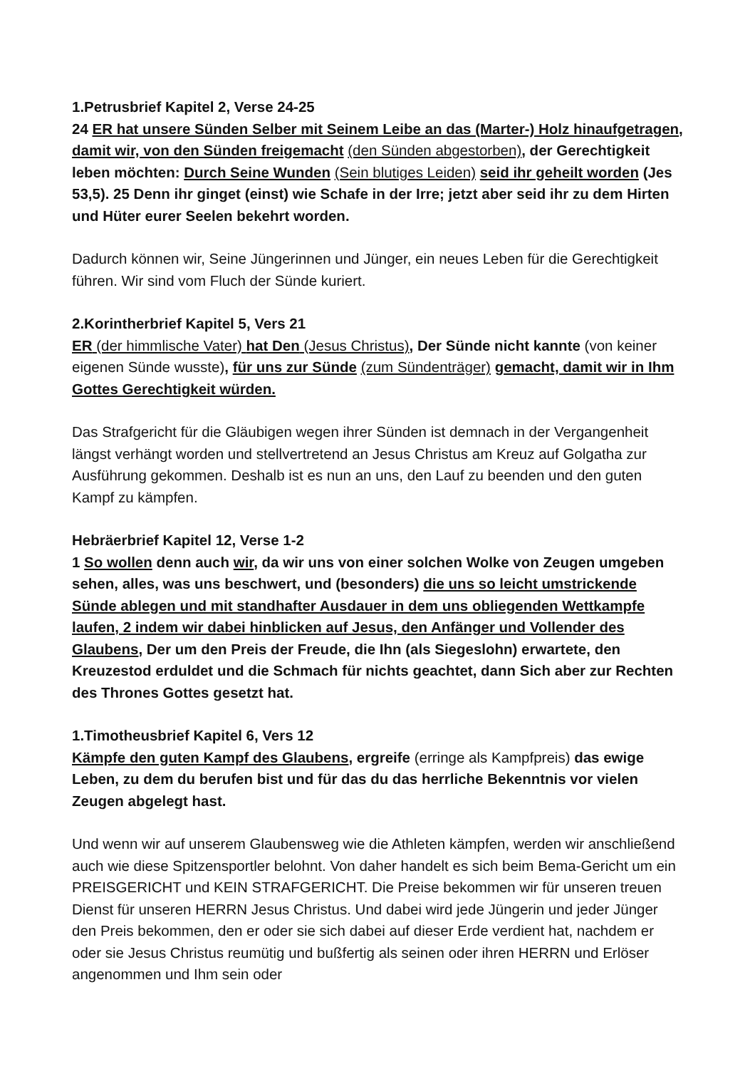1.Petrusbrief Kapitel 2, Verse 24-25
24 ER hat unsere Sünden Selber mit Seinem Leibe an das (Marter-) Holz hinaufgetragen, damit wir, von den Sünden freigemacht (den Sünden abgestorben), der Gerechtigkeit leben möchten: Durch Seine Wunden (Sein blutiges Leiden) seid ihr geheilt worden (Jes 53,5). 25 Denn ihr ginget (einst) wie Schafe in der Irre; jetzt aber seid ihr zu dem Hirten und Hüter eurer Seelen bekehrt worden.
Dadurch können wir, Seine Jüngerinnen und Jünger, ein neues Leben für die Gerechtigkeit führen. Wir sind vom Fluch der Sünde kuriert.
2.Korintherbrief Kapitel 5, Vers 21
ER (der himmlische Vater) hat Den (Jesus Christus), Der Sünde nicht kannte (von keiner eigenen Sünde wusste), für uns zur Sünde (zum Sündenträger) gemacht, damit wir in Ihm Gottes Gerechtigkeit würden.
Das Strafgericht für die Gläubigen wegen ihrer Sünden ist demnach in der Vergangenheit längst verhängt worden und stellvertretend an Jesus Christus am Kreuz auf Golgatha zur Ausführung gekommen. Deshalb ist es nun an uns, den Lauf zu beenden und den guten Kampf zu kämpfen.
Hebräerbrief Kapitel 12, Verse 1-2
1 So wollen denn auch wir, da wir uns von einer solchen Wolke von Zeugen umgeben sehen, alles, was uns beschwert, und (besonders) die uns so leicht umstrickende Sünde ablegen und mit standhafter Ausdauer in dem uns obliegenden Wettkampfe laufen, 2 indem wir dabei hinblicken auf Jesus, den Anfänger und Vollender des Glaubens, Der um den Preis der Freude, die Ihn (als Siegeslohn) erwartete, den Kreuzestod erduldet und die Schmach für nichts geachtet, dann Sich aber zur Rechten des Thrones Gottes gesetzt hat.
1.Timotheusbrief Kapitel 6, Vers 12
Kämpfe den guten Kampf des Glaubens, ergreife (erringe als Kampfpreis) das ewige Leben, zu dem du berufen bist und für das du das herrliche Bekenntnis vor vielen Zeugen abgelegt hast.
Und wenn wir auf unserem Glaubensweg wie die Athleten kämpfen, werden wir anschließend auch wie diese Spitzensportler belohnt. Von daher handelt es sich beim Bema-Gericht um ein PREISGERICHT und KEIN STRAFGERICHT. Die Preise bekommen wir für unseren treuen Dienst für unseren HERRN Jesus Christus. Und dabei wird jede Jüngerin und jeder Jünger den Preis bekommen, den er oder sie sich dabei auf dieser Erde verdient hat, nachdem er oder sie Jesus Christus reumütig und bußfertig als seinen oder ihren HERRN und Erlöser angenommen und Ihm sein oder